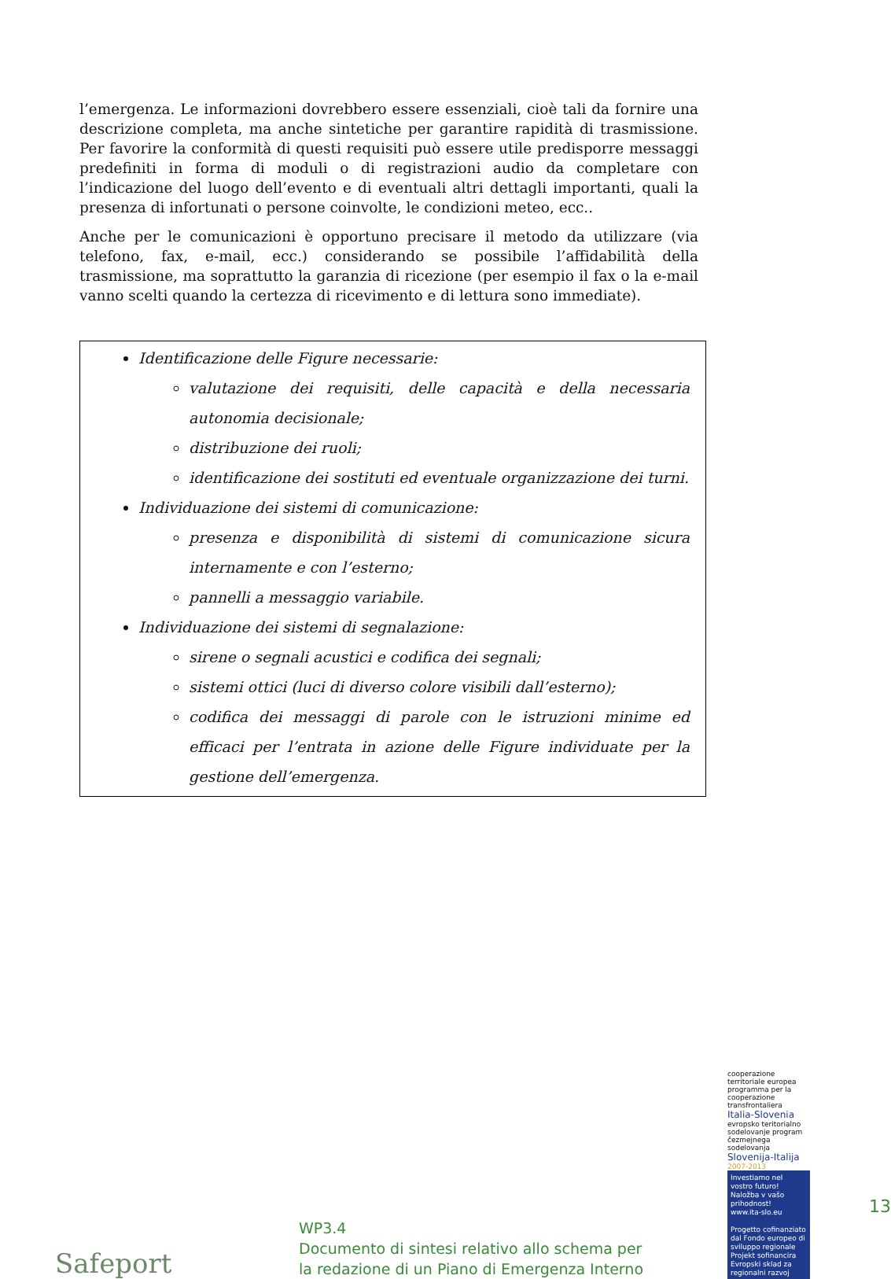l’emergenza. Le informazioni dovrebbero essere essenziali, cioè tali da fornire una descrizione completa, ma anche sintetiche per garantire rapidità di trasmissione. Per favorire la conformità di questi requisiti può essere utile predisporre messaggi predefiniti in forma di moduli o di registrazioni audio da completare con l’indicazione del luogo dell’evento e di eventuali altri dettagli importanti, quali la presenza di infortunati o persone coinvolte, le condizioni meteo, ecc..
Anche per le comunicazioni è opportuno precisare il metodo da utilizzare (via telefono, fax, e-mail, ecc.) considerando se possibile l’affidabilità della trasmissione, ma soprattutto la garanzia di ricezione (per esempio il fax o la e-mail vanno scelti quando la certezza di ricevimento e di lettura sono immediate).
Identificazione delle Figure necessarie:
valutazione dei requisiti, delle capacità e della necessaria autonomia decisionale;
distribuzione dei ruoli;
identificazione dei sostituti ed eventuale organizzazione dei turni.
Individuazione dei sistemi di comunicazione:
presenza e disponibilità di sistemi di comunicazione sicura internamente e con l’esterno;
pannelli a messaggio variabile.
Individuazione dei sistemi di segnalazione:
sirene o segnali acustici e codifica dei segnali;
sistemi ottici (luci di diverso colore visibili dall’esterno);
codifica dei messaggi di parole con le istruzioni minime ed efficaci per l’entrata in azione delle Figure individuate per la gestione dell’emergenza.
Safeport
13
WP3.4
Documento di sintesi relativo allo schema per la redazione di un Piano di Emergenza Interno
cooperazione territoriale europea programma per la cooperazione transfrontaliera
Italia-Slovenia
evropsko teritorialno sodelovanje program čezmejnega sodelovanja
Slovenija-Italija
2007-2013
Investiamo nel vostro futuro!
Naložba v vašo prihodnost!
www.ita-slo.eu
Progetto cofinanziato dal Fondo europeo di sviluppo regionale
Projekt sofinancira Evropski sklad za regionalni razvoj